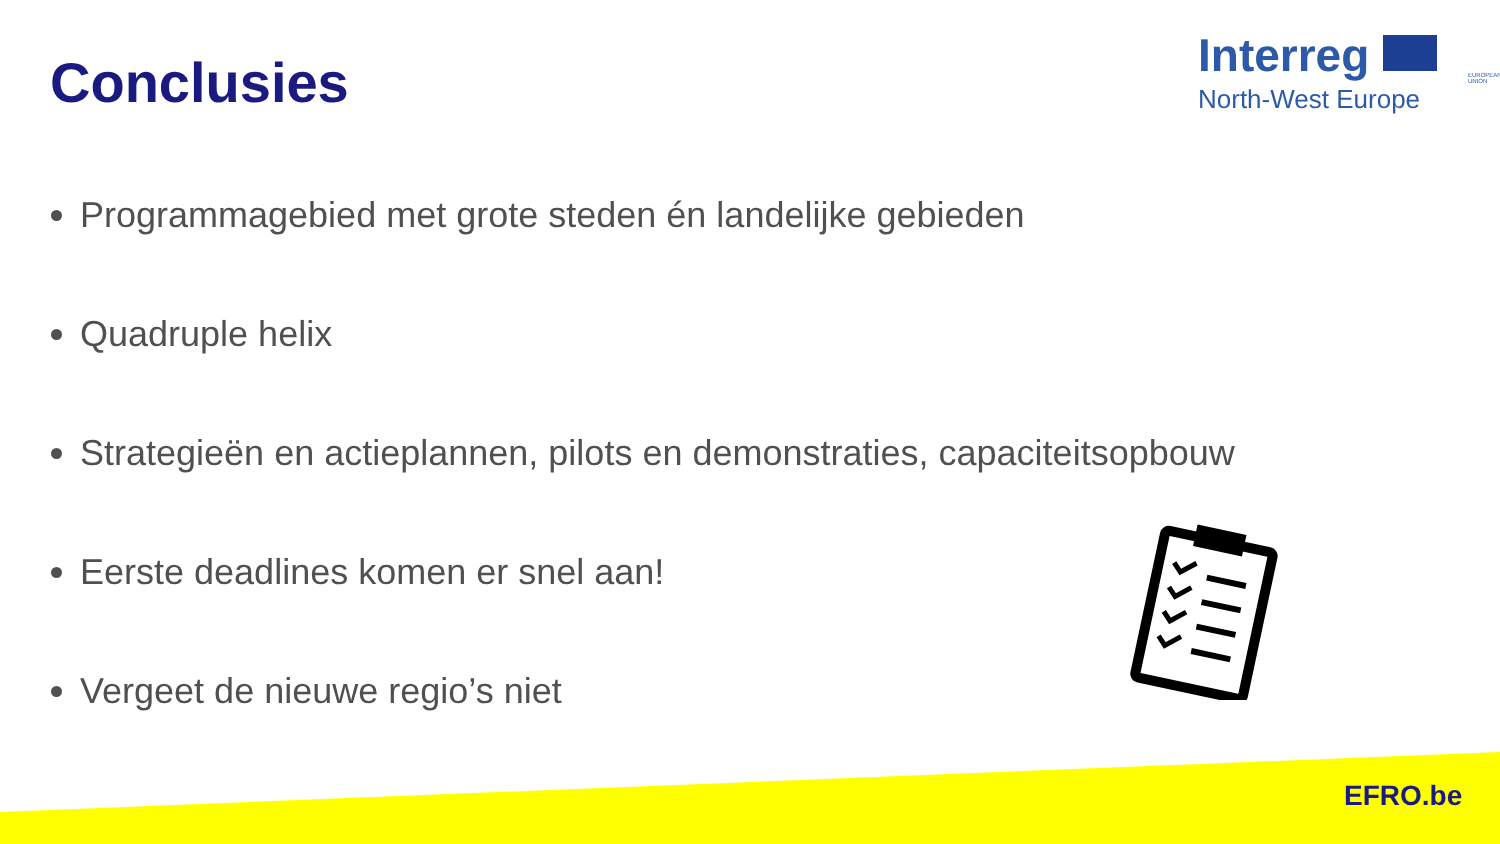Conclusies
Interreg
EUROPEAN UNION
North-West Europe
Programmagebied met grote steden én landelijke gebieden
Quadruple helix
Strategieën en actieplannen, pilots en demonstraties, capaciteitsopbouw
Eerste deadlines komen er snel aan!
Vergeet de nieuwe regio’s niet
EFRO.be